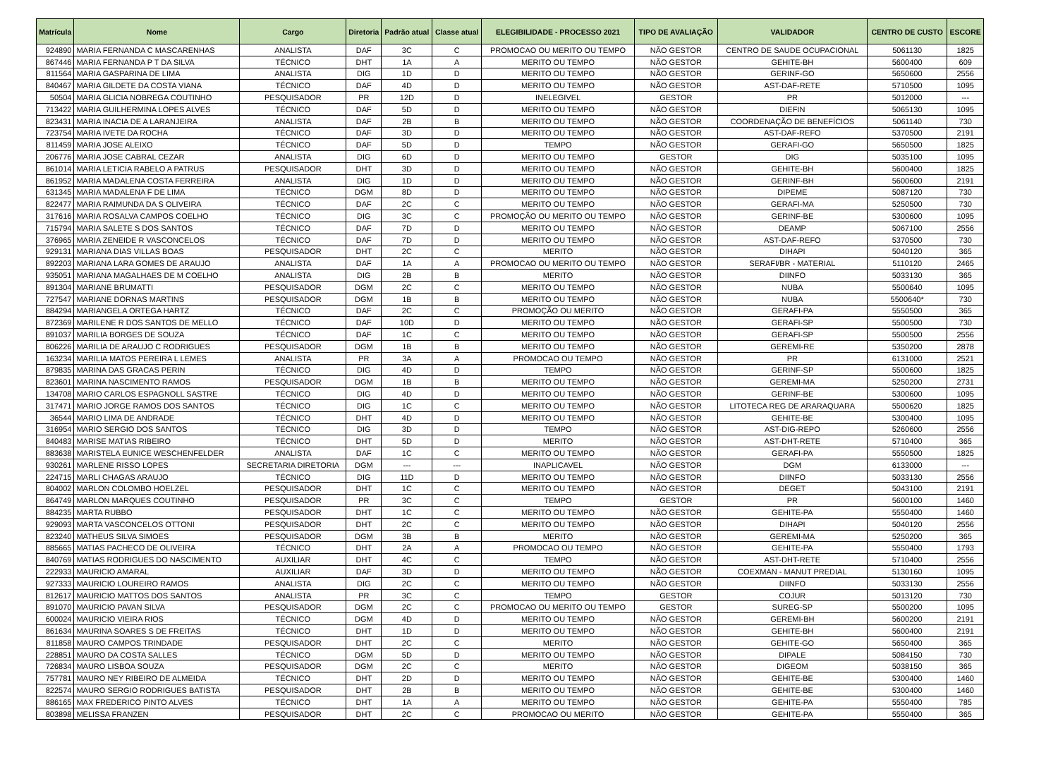| Matrícula | Nome | Cargo | Diretoria | Padrão atual | Classe atual | ELEGIBILIDADE - PROCESSO 2021 | TIPO DE AVALIAÇÃO | VALIDADOR | CENTRO DE CUSTO | ESCORE |
| --- | --- | --- | --- | --- | --- | --- | --- | --- | --- | --- |
| 924890 | MARIA FERNANDA C MASCARENHAS | ANALISTA | DAF | 3C | C | PROMOCAO OU MERITO OU TEMPO | NÃO GESTOR | CENTRO DE SAUDE OCUPACIONAL | 5061130 | 1825 |
| 867446 | MARIA FERNANDA P T DA SILVA | TÉCNICO | DHT | 1A | A | MERITO OU TEMPO | NÃO GESTOR | GEHITE-BH | 5600400 | 609 |
| 811564 | MARIA GASPARINA DE LIMA | ANALISTA | DIG | 1D | D | MERITO OU TEMPO | NÃO GESTOR | GERINF-GO | 5650600 | 2556 |
| 840467 | MARIA GILDETE DA COSTA VIANA | TÉCNICO | DAF | 4D | D | MERITO OU TEMPO | NÃO GESTOR | AST-DAF-RETE | 5710500 | 1095 |
| 50504 | MARIA GLICIA NOBREGA COUTINHO | PESQUISADOR | PR | 12D | D | INELEGIVEL | GESTOR | PR | 5012000 | --- |
| 713422 | MARIA GUILHERMINA LOPES ALVES | TÉCNICO | DAF | 5D | D | MERITO OU TEMPO | NÃO GESTOR | DIEFIN | 5065130 | 1095 |
| 823431 | MARIA INACIA DE A LARANJEIRA | ANALISTA | DAF | 2B | B | MERITO OU TEMPO | NÃO GESTOR | COORDENAÇÃO DE BENEFÍCIOS | 5061140 | 730 |
| 723754 | MARIA IVETE DA ROCHA | TÉCNICO | DAF | 3D | D | MERITO OU TEMPO | NÃO GESTOR | AST-DAF-REFO | 5370500 | 2191 |
| 811459 | MARIA JOSE ALEIXO | TÉCNICO | DAF | 5D | D | TEMPO | NÃO GESTOR | GERAFI-GO | 5650500 | 1825 |
| 206776 | MARIA JOSE CABRAL CEZAR | ANALISTA | DIG | 6D | D | MERITO OU TEMPO | GESTOR | DIG | 5035100 | 1095 |
| 861014 | MARIA LETICIA RABELO A PATRUS | PESQUISADOR | DHT | 3D | D | MERITO OU TEMPO | NÃO GESTOR | GEHITE-BH | 5600400 | 1825 |
| 861952 | MARIA MADALENA COSTA FERREIRA | ANALISTA | DIG | 1D | D | MERITO OU TEMPO | NÃO GESTOR | GERINF-BH | 5600600 | 2191 |
| 631345 | MARIA MADALENA F DE LIMA | TÉCNICO | DGM | 8D | D | MERITO OU TEMPO | NÃO GESTOR | DIPEME | 5087120 | 730 |
| 822477 | MARIA RAIMUNDA DA S OLIVEIRA | TÉCNICO | DAF | 2C | C | MERITO OU TEMPO | NÃO GESTOR | GERAFI-MA | 5250500 | 730 |
| 317616 | MARIA ROSALVA CAMPOS COELHO | TÉCNICO | DIG | 3C | C | PROMOÇÃO OU MERITO OU TEMPO | NÃO GESTOR | GERINF-BE | 5300600 | 1095 |
| 715794 | MARIA SALETE S DOS SANTOS | TÉCNICO | DAF | 7D | D | MERITO OU TEMPO | NÃO GESTOR | DEAMP | 5067100 | 2556 |
| 376965 | MARIA ZENEIDE R VASCONCELOS | TÉCNICO | DAF | 7D | D | MERITO OU TEMPO | NÃO GESTOR | AST-DAF-REFO | 5370500 | 730 |
| 929131 | MARIANA DIAS VILLAS BOAS | PESQUISADOR | DHT | 2C | C | MERITO | NÃO GESTOR | DIHAPI | 5040120 | 365 |
| 892203 | MARIANA LARA GOMES DE ARAUJO | ANALISTA | DAF | 1A | A | PROMOCAO OU MERITO OU TEMPO | NÃO GESTOR | SERAFI/BR - MATERIAL | 5110120 | 2465 |
| 935051 | MARIANA MAGALHAES DE M COELHO | ANALISTA | DIG | 2B | B | MERITO | NÃO GESTOR | DIINFO | 5033130 | 365 |
| 891304 | MARIANE BRUMATTI | PESQUISADOR | DGM | 2C | C | MERITO OU TEMPO | NÃO GESTOR | NUBA | 5500640 | 1095 |
| 727547 | MARIANE DORNAS MARTINS | PESQUISADOR | DGM | 1B | B | MERITO OU TEMPO | NÃO GESTOR | NUBA | 5500640* | 730 |
| 884294 | MARIANGELA ORTEGA HARTZ | TÉCNICO | DAF | 2C | C | PROMOÇÃO OU MERITO | NÃO GESTOR | GERAFI-PA | 5550500 | 365 |
| 872369 | MARILENE R DOS SANTOS DE MELLO | TÉCNICO | DAF | 10D | D | MERITO OU TEMPO | NÃO GESTOR | GERAFI-SP | 5500500 | 730 |
| 891037 | MARILIA BORGES DE SOUZA | TÉCNICO | DAF | 1C | C | MERITO OU TEMPO | NÃO GESTOR | GERAFI-SP | 5500500 | 2556 |
| 806226 | MARILIA DE ARAUJO C RODRIGUES | PESQUISADOR | DGM | 1B | B | MERITO OU TEMPO | NÃO GESTOR | GEREMI-RE | 5350200 | 2878 |
| 163234 | MARILIA MATOS PEREIRA L LEMES | ANALISTA | PR | 3A | A | PROMOCAO OU TEMPO | NÃO GESTOR | PR | 6131000 | 2521 |
| 879835 | MARINA DAS GRACAS PERIN | TÉCNICO | DIG | 4D | D | TEMPO | NÃO GESTOR | GERINF-SP | 5500600 | 1825 |
| 823601 | MARINA NASCIMENTO RAMOS | PESQUISADOR | DGM | 1B | B | MERITO OU TEMPO | NÃO GESTOR | GEREMI-MA | 5250200 | 2731 |
| 134708 | MARIO CARLOS ESPAGNOLL SASTRE | TÉCNICO | DIG | 4D | D | MERITO OU TEMPO | NÃO GESTOR | GERINF-BE | 5300600 | 1095 |
| 317471 | MARIO JORGE RAMOS DOS SANTOS | TÉCNICO | DIG | 1C | C | MERITO OU TEMPO | NÃO GESTOR | LITOTECA REG DE ARARAQUARA | 5500620 | 1825 |
| 36544 | MARIO LIMA DE ANDRADE | TÉCNICO | DHT | 4D | D | MERITO OU TEMPO | NÃO GESTOR | GEHITE-BE | 5300400 | 1095 |
| 316954 | MARIO SERGIO DOS SANTOS | TÉCNICO | DIG | 3D | D | TEMPO | NÃO GESTOR | AST-DIG-REPO | 5260600 | 2556 |
| 840483 | MARISE MATIAS RIBEIRO | TÉCNICO | DHT | 5D | D | MERITO | NÃO GESTOR | AST-DHT-RETE | 5710400 | 365 |
| 883638 | MARISTELA EUNICE WESCHENFELDER | ANALISTA | DAF | 1C | C | MERITO OU TEMPO | NÃO GESTOR | GERAFI-PA | 5550500 | 1825 |
| 930261 | MARLENE RISSO LOPES | SECRETARIA DIRETORIA | DGM | --- | --- | INAPLICAVEL | NÃO GESTOR | DGM | 6133000 | --- |
| 224715 | MARLI CHAGAS ARAUJO | TÉCNICO | DIG | 11D | D | MERITO OU TEMPO | NÃO GESTOR | DIINFO | 5033130 | 2556 |
| 804002 | MARLON COLOMBO HOELZEL | PESQUISADOR | DHT | 1C | C | MERITO OU TEMPO | NÃO GESTOR | DEGET | 5043100 | 2191 |
| 864749 | MARLON MARQUES COUTINHO | PESQUISADOR | PR | 3C | C | TEMPO | GESTOR | PR | 5600100 | 1460 |
| 884235 | MARTA RUBBO | PESQUISADOR | DHT | 1C | C | MERITO OU TEMPO | NÃO GESTOR | GEHITE-PA | 5550400 | 1460 |
| 929093 | MARTA VASCONCELOS OTTONI | PESQUISADOR | DHT | 2C | C | MERITO OU TEMPO | NÃO GESTOR | DIHAPI | 5040120 | 2556 |
| 823240 | MATHEUS SILVA SIMOES | PESQUISADOR | DGM | 3B | B | MERITO | NÃO GESTOR | GEREMI-MA | 5250200 | 365 |
| 885665 | MATIAS PACHECO DE OLIVEIRA | TÉCNICO | DHT | 2A | A | PROMOCAO OU TEMPO | NÃO GESTOR | GEHITE-PA | 5550400 | 1793 |
| 840769 | MATIAS RODRIGUES DO NASCIMENTO | AUXILIAR | DHT | 4C | C | TEMPO | NÃO GESTOR | AST-DHT-RETE | 5710400 | 2556 |
| 222933 | MAURICIO AMARAL | AUXILIAR | DAF | 3D | D | MERITO OU TEMPO | NÃO GESTOR | COEXMAN - MANUT PREDIAL | 5130160 | 1095 |
| 927333 | MAURICIO LOUREIRO RAMOS | ANALISTA | DIG | 2C | C | MERITO OU TEMPO | NÃO GESTOR | DIINFO | 5033130 | 2556 |
| 812617 | MAURICIO MATTOS DOS SANTOS | ANALISTA | PR | 3C | C | TEMPO | GESTOR | COJUR | 5013120 | 730 |
| 891070 | MAURICIO PAVAN SILVA | PESQUISADOR | DGM | 2C | C | PROMOCAO OU MERITO OU TEMPO | GESTOR | SUREG-SP | 5500200 | 1095 |
| 600024 | MAURICIO VIEIRA RIOS | TÉCNICO | DGM | 4D | D | MERITO OU TEMPO | NÃO GESTOR | GEREMI-BH | 5600200 | 2191 |
| 861634 | MAURINA SOARES S DE FREITAS | TÉCNICO | DHT | 1D | D | MERITO OU TEMPO | NÃO GESTOR | GEHITE-BH | 5600400 | 2191 |
| 811858 | MAURO CAMPOS TRINDADE | PESQUISADOR | DHT | 2C | C | MERITO | NÃO GESTOR | GEHITE-GO | 5650400 | 365 |
| 228851 | MAURO DA COSTA SALLES | TÉCNICO | DGM | 5D | D | MERITO OU TEMPO | NÃO GESTOR | DIPALE | 5084150 | 730 |
| 726834 | MAURO LISBOA SOUZA | PESQUISADOR | DGM | 2C | C | MERITO | NÃO GESTOR | DIGEOM | 5038150 | 365 |
| 757781 | MAURO NEY RIBEIRO DE ALMEIDA | TÉCNICO | DHT | 2D | D | MERITO OU TEMPO | NÃO GESTOR | GEHITE-BE | 5300400 | 1460 |
| 822574 | MAURO SERGIO RODRIGUES BATISTA | PESQUISADOR | DHT | 2B | B | MERITO OU TEMPO | NÃO GESTOR | GEHITE-BE | 5300400 | 1460 |
| 886165 | MAX FREDERICO PINTO ALVES | TÉCNICO | DHT | 1A | A | MERITO OU TEMPO | NÃO GESTOR | GEHITE-PA | 5550400 | 785 |
| 803898 | MELISSA FRANZEN | PESQUISADOR | DHT | 2C | C | PROMOCAO OU MERITO | NÃO GESTOR | GEHITE-PA | 5550400 | 365 |